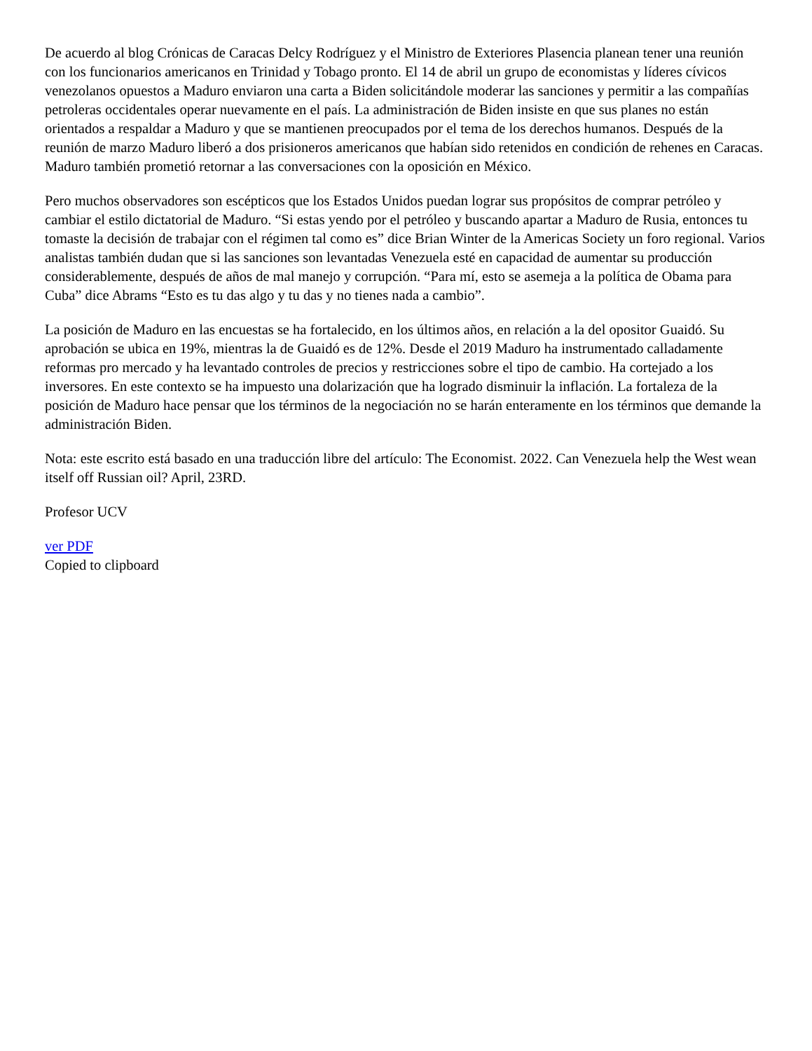De acuerdo al blog Crónicas de Caracas Delcy Rodríguez y el Ministro de Exteriores Plasencia planean tener una reunión con los funcionarios americanos en Trinidad y Tobago pronto. El 14 de abril un grupo de economistas y líderes cívicos venezolanos opuestos a Maduro enviaron una carta a Biden solicitándole moderar las sanciones y permitir a las compañías petroleras occidentales operar nuevamente en el país. La administración de Biden insiste en que sus planes no están orientados a respaldar a Maduro y que se mantienen preocupados por el tema de los derechos humanos. Después de la reunión de marzo Maduro liberó a dos prisioneros americanos que habían sido retenidos en condición de rehenes en Caracas. Maduro también prometió retornar a las conversaciones con la oposición en México.
Pero muchos observadores son escépticos que los Estados Unidos puedan lograr sus propósitos de comprar petróleo y cambiar el estilo dictatorial de Maduro. “Si estas yendo por el petróleo y buscando apartar a Maduro de Rusia, entonces tu tomaste la decisión de trabajar con el régimen tal como es” dice Brian Winter de la Americas Society un foro regional. Varios analistas también dudan que si las sanciones son levantadas Venezuela esté en capacidad de aumentar su producción considerablemente, después de años de mal manejo y corrupción. “Para mí, esto se asemeja a la política de Obama para Cuba” dice Abrams “Esto es tu das algo y tu das y no tienes nada a cambio”.
La posición de Maduro en las encuestas se ha fortalecido, en los últimos años, en relación a la del opositor Guaidó. Su aprobación se ubica en 19%, mientras la de Guaidó es de 12%. Desde el 2019 Maduro ha instrumentado calladamente reformas pro mercado y ha levantado controles de precios y restricciones sobre el tipo de cambio. Ha cortejado a los inversores. En este contexto se ha impuesto una dolarización que ha logrado disminuir la inflación. La fortaleza de la posición de Maduro hace pensar que los términos de la negociación no se harán enteramente en los términos que demande la administración Biden.
Nota: este escrito está basado en una traducción libre del artículo: The Economist. 2022. Can Venezuela help the West wean itself off Russian oil? April, 23RD.
Profesor UCV
ver PDF
Copied to clipboard